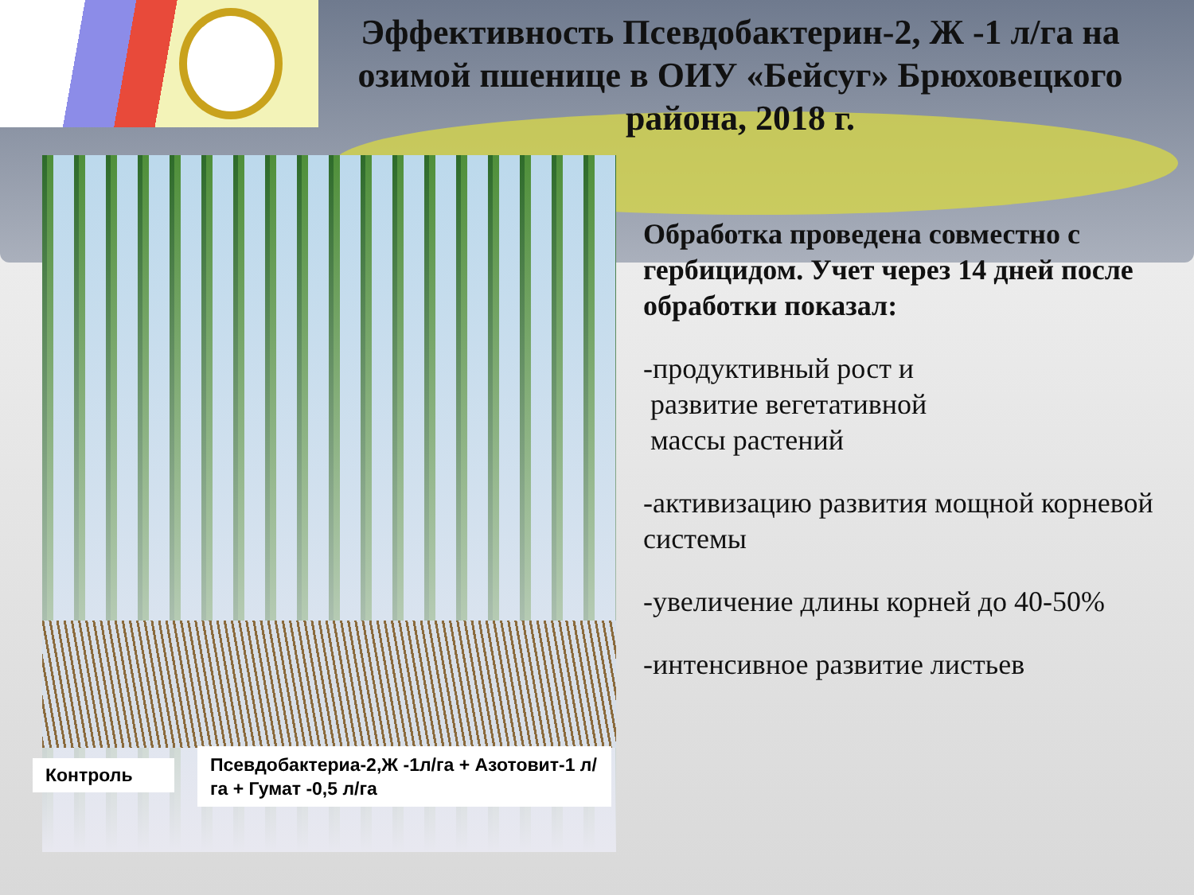Эффективность Псевдобактерин-2, Ж -1 л/га на озимой пшенице в ОИУ «Бейсуг» Брюховецкого района, 2018 г.
Контроль
Псевдобактериа-2,Ж -1л/га + Азотовит-1 л/га + Гумат -0,5 л/га
Обработка проведена совместно с гербицидом. Учет через 14 дней после обработки показал:
-продуктивный рост и
развитие вегетативной
массы растений
-активизацию развития мощной корневой системы
-увеличение длины корней до 40-50%
-интенсивное развитие листьев